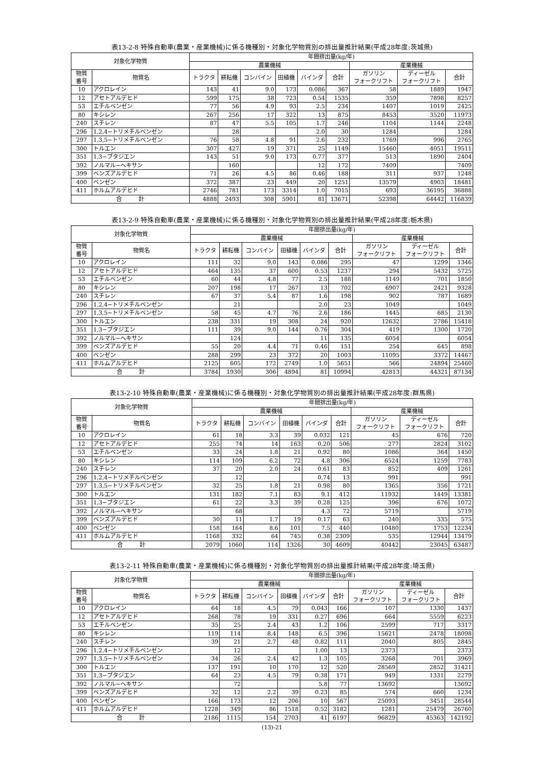表13-2-8 特殊自動車(農業・産業機械)に係る機種別・対象化学物質別の排出量推計結果(平成28年度:茨城県)
| 対象化学物質 | | 年間排出量(kg/年) | | | | | | | | |
| --- | --- | --- | --- | --- | --- | --- | --- | --- | --- | --- |
| | | 農業機械 | | | | | | 産業機械 | | |
| 物質 番号 | 物質名 | トラクタ | 耕耘機 | コンバイン | 田植機 | バインダ | 合計 | ガソリン フォークリフト | ディーゼル フォークリフト | 合計 |
| 10 | アクロレイン | 143 | 41 | 9.0 | 173 | 0.086 | 367 | 58 | 1889 | 1947 |
| 12 | アセトアルデヒド | 599 | 175 | 38 | 723 | 0.54 | 1535 | 359 | 7898 | 8257 |
| 53 | エチルベンゼン | 77 | 56 | 4.9 | 93 | 2.5 | 234 | 1407 | 1019 | 2425 |
| 80 | キシレン | 267 | 256 | 17 | 322 | 13 | 875 | 8453 | 3520 | 11973 |
| 240 | スチレン | 87 | 47 | 5.5 | 105 | 1.7 | 246 | 1104 | 1144 | 2248 |
| 296 | 1,2,4−トリメチルベンゼン | | 28 | | | 2.0 | 30 | 1284 | | 1284 |
| 297 | 1,3,5−トリメチルベンゼン | 76 | 58 | 4.8 | 91 | 2.6 | 232 | 1769 | 996 | 2765 |
| 300 | トルエン | 307 | 427 | 19 | 371 | 25 | 1149 | 15460 | 4051 | 19511 |
| 351 | 1,3−ブタジエン | 143 | 51 | 9.0 | 173 | 0.77 | 377 | 513 | 1890 | 2404 |
| 392 | ノルマル−ヘキサン | | 160 | | | 12 | 172 | 7409 | | 7409 |
| 399 | ベンズアルデヒド | 71 | 26 | 4.5 | 86 | 0.46 | 188 | 311 | 937 | 1248 |
| 400 | ベンゼン | 372 | 387 | 23 | 449 | 20 | 1251 | 13579 | 4903 | 18481 |
| 411 | ホルムアルデヒド | 2746 | 781 | 173 | 3314 | 1.0 | 7015 | 693 | 36195 | 36888 |
| 合 計 | | 4888 | 2493 | 308 | 5901 | 81 | 13671 | 52398 | 64442 | 116839 |
表13-2-9 特殊自動車(農業・産業機械)に係る機種別・対象化学物質別の排出量推計結果(平成28年度:栃木県)
| 対象化学物質 | | 年間排出量(kg/年) | | | | | | | | |
| --- | --- | --- | --- | --- | --- | --- | --- | --- | --- | --- |
| | | 農業機械 | | | | | | 産業機械 | | |
| 物質 番号 | 物質名 | トラクタ | 耕耘機 | コンバイン | 田植機 | バインダ | 合計 | ガソリン フォークリフト | ディーゼル フォークリフト | 合計 |
| 10 | アクロレイン | 111 | 32 | 9.0 | 143 | 0.086 | 295 | 47 | 1299 | 1346 |
| 12 | アセトアルデヒド | 464 | 135 | 37 | 600 | 0.53 | 1237 | 294 | 5432 | 5725 |
| 53 | エチルベンゼン | 60 | 44 | 4.8 | 77 | 2.5 | 188 | 1149 | 701 | 1850 |
| 80 | キシレン | 207 | 198 | 17 | 267 | 13 | 702 | 6907 | 2421 | 9328 |
| 240 | スチレン | 67 | 37 | 5.4 | 87 | 1.6 | 198 | 902 | 787 | 1689 |
| 296 | 1,2,4−トリメチルベンゼン | | 21 | | | 2.0 | 23 | 1049 | | 1049 |
| 297 | 1,3,5−トリメチルベンゼン | 58 | 45 | 4.7 | 76 | 2.6 | 186 | 1445 | 685 | 2130 |
| 300 | トルエン | 238 | 331 | 19 | 308 | 24 | 920 | 12632 | 2786 | 15418 |
| 351 | 1,3−ブタジエン | 111 | 39 | 9.0 | 144 | 0.76 | 304 | 419 | 1300 | 1720 |
| 392 | ノルマル−ヘキサン | | 124 | | | 11 | 135 | 6054 | | 6054 |
| 399 | ベンズアルデヒド | 55 | 20 | 4.4 | 71 | 0.46 | 151 | 254 | 645 | 898 |
| 400 | ベンゼン | 288 | 299 | 23 | 372 | 20 | 1003 | 11095 | 3372 | 14467 |
| 411 | ホルムアルデヒド | 2125 | 605 | 172 | 2749 | 1.0 | 5651 | 566 | 24894 | 25460 |
| 合 計 | | 3784 | 1930 | 306 | 4894 | 81 | 10994 | 42813 | 44321 | 87134 |
表13-2-10 特殊自動車(農業・産業機械)に係る機種別・対象化学物質別の排出量推計結果(平成28年度:群馬県)
| 対象化学物質 | | 年間排出量(kg/年) | | | | | | | | |
| --- | --- | --- | --- | --- | --- | --- | --- | --- | --- | --- |
| | | 農業機械 | | | | | | 産業機械 | | |
| 物質 番号 | 物質名 | トラクタ | 耕耘機 | コンバイン | 田植機 | バインダ | 合計 | ガソリン フォークリフト | ディーゼル フォークリフト | 合計 |
| 10 | アクロレイン | 61 | 18 | 3.3 | 39 | 0.032 | 121 | 45 | 676 | 720 |
| 12 | アセトアルデヒド | 255 | 74 | 14 | 163 | 0.20 | 506 | 277 | 2824 | 3102 |
| 53 | エチルベンゼン | 33 | 24 | 1.8 | 21 | 0.92 | 80 | 1086 | 364 | 1450 |
| 80 | キシレン | 114 | 109 | 6.2 | 72 | 4.8 | 306 | 6524 | 1259 | 7783 |
| 240 | スチレン | 37 | 20 | 2.0 | 24 | 0.61 | 83 | 852 | 409 | 1261 |
| 296 | 1,2,4−トリメチルベンゼン | | 12 | | | 0.74 | 13 | 991 | | 991 |
| 297 | 1,3,5−トリメチルベンゼン | 32 | 25 | 1.8 | 21 | 0.98 | 80 | 1365 | 356 | 1721 |
| 300 | トルエン | 131 | 182 | 7.1 | 83 | 9.1 | 412 | 11932 | 1449 | 13381 |
| 351 | 1,3−ブタジエン | 61 | 22 | 3.3 | 39 | 0.28 | 125 | 396 | 676 | 1072 |
| 392 | ノルマル−ヘキサン | | 68 | | | 4.3 | 72 | 5719 | | 5719 |
| 399 | ベンズアルデヒド | 30 | 11 | 1.7 | 19 | 0.17 | 63 | 240 | 335 | 575 |
| 400 | ベンゼン | 158 | 164 | 8.6 | 101 | 7.5 | 440 | 10480 | 1753 | 12234 |
| 411 | ホルムアルデヒド | 1168 | 332 | 64 | 745 | 0.38 | 2309 | 535 | 12944 | 13479 |
| 合 計 | | 2079 | 1060 | 114 | 1326 | 30 | 4609 | 40442 | 23045 | 63487 |
表13-2-11 特殊自動車(農業・産業機械)に係る機種別・対象化学物質別の排出量推計結果(平成28年度:埼玉県)
| 対象化学物質 | | 年間排出量(kg/年) | | | | | | | | |
| --- | --- | --- | --- | --- | --- | --- | --- | --- | --- | --- |
| | | 農業機械 | | | | | | 産業機械 | | |
| 物質 番号 | 物質名 | トラクタ | 耕耘機 | コンバイン | 田植機 | バインダ | 合計 | ガソリン フォークリフト | ディーゼル フォークリフト | 合計 |
| 10 | アクロレイン | 64 | 18 | 4.5 | 79 | 0.043 | 166 | 107 | 1330 | 1437 |
| 12 | アセトアルデヒド | 268 | 78 | 19 | 331 | 0.27 | 696 | 664 | 5559 | 6223 |
| 53 | エチルベンゼン | 35 | 25 | 2.4 | 43 | 1.2 | 106 | 2599 | 717 | 3317 |
| 80 | キシレン | 119 | 114 | 8.4 | 148 | 6.5 | 396 | 15621 | 2478 | 18098 |
| 240 | スチレン | 39 | 21 | 2.7 | 48 | 0.82 | 111 | 2040 | 805 | 2845 |
| 296 | 1,2,4−トリメチルベンゼン | | 12 | | | 1.00 | 13 | 2373 | | 2373 |
| 297 | 1,3,5−トリメチルベンゼン | 34 | 26 | 2.4 | 42 | 1.3 | 105 | 3268 | 701 | 3969 |
| 300 | トルエン | 137 | 191 | 10 | 170 | 12 | 520 | 28569 | 2852 | 31421 |
| 351 | 1,3−ブタジエン | 64 | 23 | 4.5 | 79 | 0.38 | 171 | 949 | 1331 | 2279 |
| 392 | ノルマル−ヘキサン | | 72 | | | 5.8 | 77 | 13692 | | 13692 |
| 399 | ベンズアルデヒド | 32 | 12 | 2.2 | 39 | 0.23 | 85 | 574 | 660 | 1234 |
| 400 | ベンゼン | 166 | 173 | 12 | 206 | 10 | 567 | 25093 | 3451 | 28544 |
| 411 | ホルムアルデヒド | 1228 | 349 | 86 | 1518 | 0.52 | 3182 | 1281 | 25479 | 26760 |
| 合 計 | | 2186 | 1115 | 154 | 2703 | 41 | 6197 | 96829 | 45363 | 142192 |
(13)-21